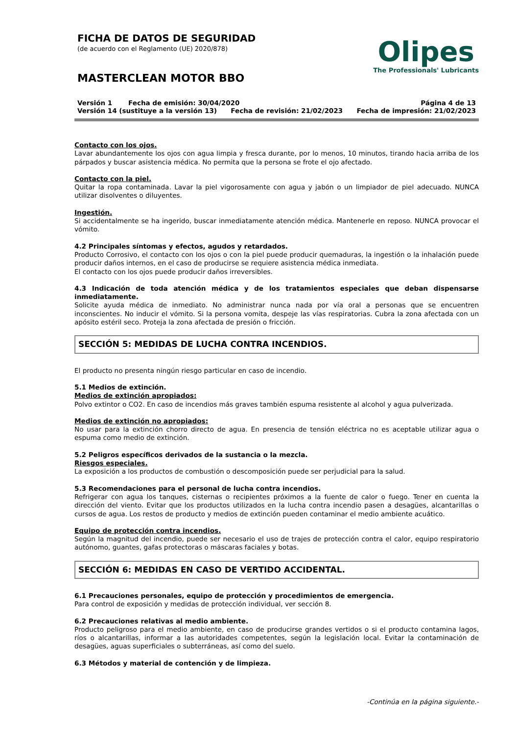FICHA DE DATOS DE SEGURIDAD
(de acuerdo con el Reglamento (UE) 2020/878)
MASTERCLEAN MOTOR BBO
Olipes
The Professionals' Lubricants
Versión 1 Fecha de emisión: 30/04/2020 Página 4 de 13
Versión 14 (sustituye a la versión 13) Fecha de revisión: 21/02/2023 Fecha de impresión: 21/02/2023
Contacto con los ojos.
Lavar abundantemente los ojos con agua limpia y fresca durante, por lo menos, 10 minutos, tirando hacia arriba de los párpados y buscar asistencia médica. No permita que la persona se frote el ojo afectado.
Contacto con la piel.
Quitar la ropa contaminada. Lavar la piel vigorosamente con agua y jabón o un limpiador de piel adecuado. NUNCA utilizar disolventes o diluyentes.
Ingestión.
Si accidentalmente se ha ingerido, buscar inmediatamente atención médica. Mantenerle en reposo. NUNCA provocar el vómito.
4.2 Principales síntomas y efectos, agudos y retardados.
Producto Corrosivo, el contacto con los ojos o con la piel puede producir quemaduras, la ingestión o la inhalación puede producir daños internos, en el caso de producirse se requiere asistencia médica inmediata.
El contacto con los ojos puede producir daños irreversibles.
4.3 Indicación de toda atención médica y de los tratamientos especiales que deban dispensarse inmediatamente.
Solicite ayuda médica de inmediato. No administrar nunca nada por vía oral a personas que se encuentren inconscientes. No inducir el vómito. Si la persona vomita, despeje las vías respiratorias. Cubra la zona afectada con un apósito estéril seco. Proteja la zona afectada de presión o fricción.
SECCIÓN 5: MEDIDAS DE LUCHA CONTRA INCENDIOS.
El producto no presenta ningún riesgo particular en caso de incendio.
5.1 Medios de extinción.
Medios de extinción apropiados:
Polvo extintor o CO2. En caso de incendios más graves también espuma resistente al alcohol y agua pulverizada.
Medios de extinción no apropiados:
No usar para la extinción chorro directo de agua. En presencia de tensión eléctrica no es aceptable utilizar agua o espuma como medio de extinción.
5.2 Peligros específicos derivados de la sustancia o la mezcla.
Riesgos especiales.
La exposición a los productos de combustión o descomposición puede ser perjudicial para la salud.
5.3 Recomendaciones para el personal de lucha contra incendios.
Refrigerar con agua los tanques, cisternas o recipientes próximos a la fuente de calor o fuego. Tener en cuenta la dirección del viento. Evitar que los productos utilizados en la lucha contra incendio pasen a desagües, alcantarillas o cursos de agua. Los restos de producto y medios de extinción pueden contaminar el medio ambiente acuático.
Equipo de protección contra incendios.
Según la magnitud del incendio, puede ser necesario el uso de trajes de protección contra el calor, equipo respiratorio autónomo, guantes, gafas protectoras o máscaras faciales y botas.
SECCIÓN 6: MEDIDAS EN CASO DE VERTIDO ACCIDENTAL.
6.1 Precauciones personales, equipo de protección y procedimientos de emergencia.
Para control de exposición y medidas de protección individual, ver sección 8.
6.2 Precauciones relativas al medio ambiente.
Producto peligroso para el medio ambiente, en caso de producirse grandes vertidos o si el producto contamina lagos, ríos o alcantarillas, informar a las autoridades competentes, según la legislación local. Evitar la contaminación de desagües, aguas superficiales o subterráneas, así como del suelo.
6.3 Métodos y material de contención y de limpieza.
-Continúa en la página siguiente.-